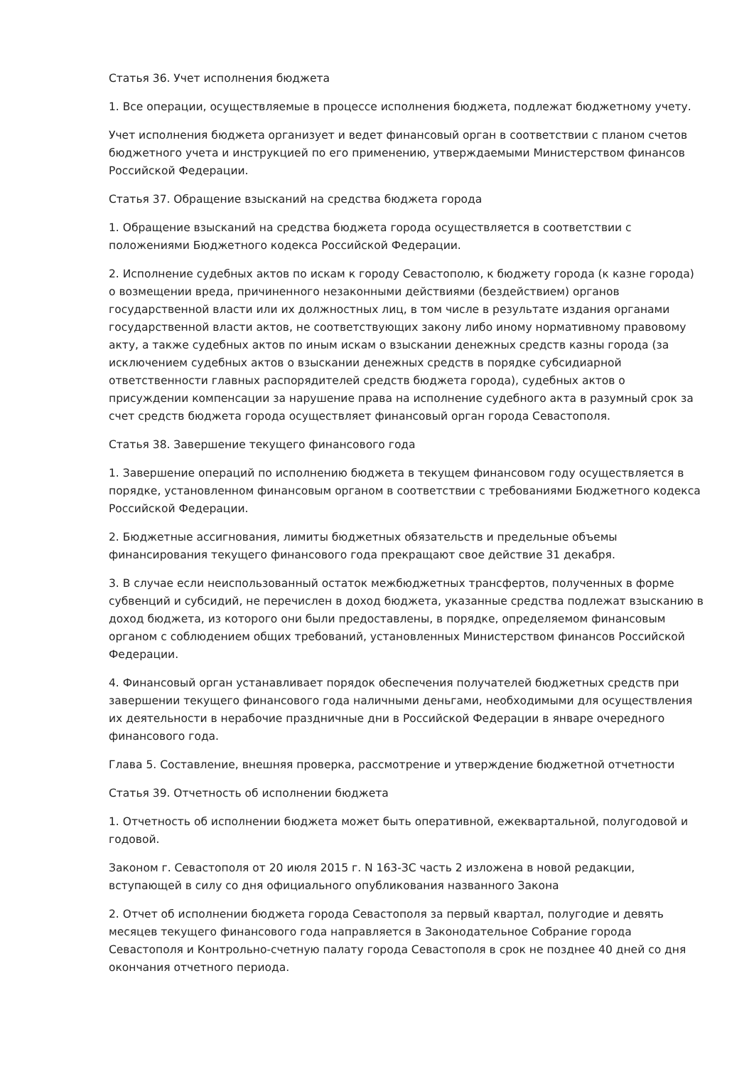Статья 36. Учет исполнения бюджета
1. Все операции, осуществляемые в процессе исполнения бюджета, подлежат бюджетному учету.
Учет исполнения бюджета организует и ведет финансовый орган в соответствии с планом счетов бюджетного учета и инструкцией по его применению, утверждаемыми Министерством финансов Российской Федерации.
Статья 37. Обращение взысканий на средства бюджета города
1. Обращение взысканий на средства бюджета города осуществляется в соответствии с положениями Бюджетного кодекса Российской Федерации.
2. Исполнение судебных актов по искам к городу Севастополю, к бюджету города (к казне города) о возмещении вреда, причиненного незаконными действиями (бездействием) органов государственной власти или их должностных лиц, в том числе в результате издания органами государственной власти актов, не соответствующих закону либо иному нормативному правовому акту, а также судебных актов по иным искам о взыскании денежных средств казны города (за исключением судебных актов о взыскании денежных средств в порядке субсидиарной ответственности главных распорядителей средств бюджета города), судебных актов о присуждении компенсации за нарушение права на исполнение судебного акта в разумный срок за счет средств бюджета города осуществляет финансовый орган города Севастополя.
Статья 38. Завершение текущего финансового года
1. Завершение операций по исполнению бюджета в текущем финансовом году осуществляется в порядке, установленном финансовым органом в соответствии с требованиями Бюджетного кодекса Российской Федерации.
2. Бюджетные ассигнования, лимиты бюджетных обязательств и предельные объемы финансирования текущего финансового года прекращают свое действие 31 декабря.
3. В случае если неиспользованный остаток межбюджетных трансфертов, полученных в форме субвенций и субсидий, не перечислен в доход бюджета, указанные средства подлежат взысканию в доход бюджета, из которого они были предоставлены, в порядке, определяемом финансовым органом с соблюдением общих требований, установленных Министерством финансов Российской Федерации.
4. Финансовый орган устанавливает порядок обеспечения получателей бюджетных средств при завершении текущего финансового года наличными деньгами, необходимыми для осуществления их деятельности в нерабочие праздничные дни в Российской Федерации в январе очередного финансового года.
Глава 5. Составление, внешняя проверка, рассмотрение и утверждение бюджетной отчетности
Статья 39. Отчетность об исполнении бюджета
1. Отчетность об исполнении бюджета может быть оперативной, ежеквартальной, полугодовой и годовой.
Законом г. Севастополя от 20 июля 2015 г. N 163-ЗС часть 2 изложена в новой редакции, вступающей в силу со дня официального опубликования названного Закона
2. Отчет об исполнении бюджета города Севастополя за первый квартал, полугодие и девять месяцев текущего финансового года направляется в Законодательное Собрание города Севастополя и Контрольно-счетную палату города Севастополя в срок не позднее 40 дней со дня окончания отчетного периода.